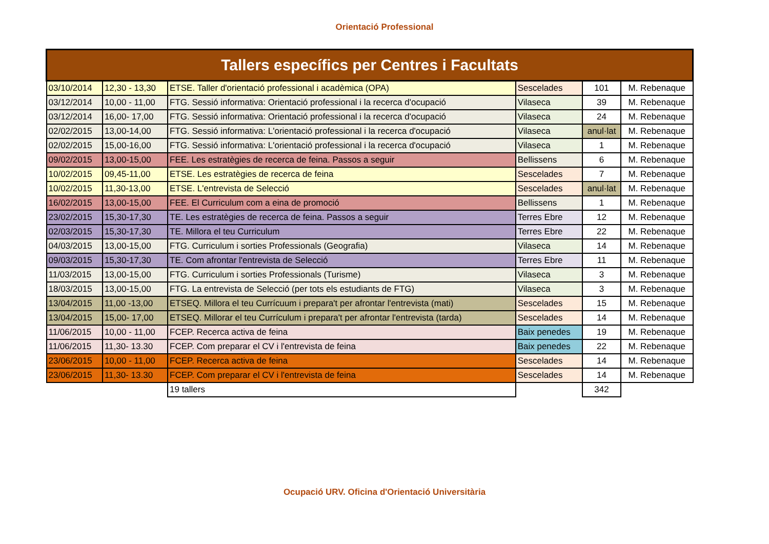Orientació Professional
| Tallers específics per Centres i Facultats | | | | | |
| 03/10/2014 | 12,30 - 13,30 | ETSE. Taller d'orientació professional i acadèmica (OPA) | Sescelades | 101 | M. Rebenaque |
| 03/12/2014 | 10,00 - 11,00 | FTG. Sessió informativa: Orientació professional i la recerca d'ocupació | Vilaseca | 39 | M. Rebenaque |
| 03/12/2014 | 16,00- 17,00 | FTG. Sessió informativa: Orientació professional i la recerca d'ocupació | Vilaseca | 24 | M. Rebenaque |
| 02/02/2015 | 13,00-14,00 | FTG. Sessió informativa: L'orientació professional i la recerca d'ocupació | Vilaseca | anul·lat | M. Rebenaque |
| 02/02/2015 | 15,00-16,00 | FTG. Sessió informativa: L'orientació professional i la recerca d'ocupació | Vilaseca | 1 | M. Rebenaque |
| 09/02/2015 | 13,00-15,00 | FEE. Les estratègies de recerca de feina. Passos a seguir | Bellissens | 6 | M. Rebenaque |
| 10/02/2015 | 09,45-11,00 | ETSE. Les estratègies de recerca de feina | Sescelades | 7 | M. Rebenaque |
| 10/02/2015 | 11,30-13,00 | ETSE. L'entrevista de Selecció | Sescelades | anul·lat | M. Rebenaque |
| 16/02/2015 | 13,00-15,00 | FEE. El Curriculum com a eina de promoció | Bellissens | 1 | M. Rebenaque |
| 23/02/2015 | 15,30-17,30 | TE. Les estratègies de recerca de feina. Passos a seguir | Terres Ebre | 12 | M. Rebenaque |
| 02/03/2015 | 15,30-17,30 | TE. Millora el teu Curriculum | Terres Ebre | 22 | M. Rebenaque |
| 04/03/2015 | 13,00-15,00 | FTG. Curriculum i sorties Professionals (Geografia) | Vilaseca | 14 | M. Rebenaque |
| 09/03/2015 | 15,30-17,30 | TE. Com afrontar l'entrevista de Selecció | Terres Ebre | 11 | M. Rebenaque |
| 11/03/2015 | 13,00-15,00 | FTG. Curriculum i sorties Professionals (Turisme) | Vilaseca | 3 | M. Rebenaque |
| 18/03/2015 | 13,00-15,00 | FTG. La entrevista de Selecció (per tots els estudiants de FTG) | Vilaseca | 3 | M. Rebenaque |
| 13/04/2015 | 11,00 -13,00 | ETSEQ. Millora el teu Currícuum i prepara't per afrontar l'entrevista (mati) | Sescelades | 15 | M. Rebenaque |
| 13/04/2015 | 15,00- 17,00 | ETSEQ. Millorar el teu Currículum i prepara't per afrontar l'entrevista (tarda) | Sescelades | 14 | M. Rebenaque |
| 11/06/2015 | 10,00 - 11,00 | FCEP. Recerca activa de feina | Baix penedes | 19 | M. Rebenaque |
| 11/06/2015 | 11,30- 13.30 | FCEP. Com preparar el CV i l'entrevista de feina | Baix penedes | 22 | M. Rebenaque |
| 23/06/2015 | 10,00 - 11,00 | FCEP. Recerca activa de feina | Sescelades | 14 | M. Rebenaque |
| 23/06/2015 | 11,30- 13.30 | FCEP. Com preparar el CV i l'entrevista de feina | Sescelades | 14 | M. Rebenaque |
| | | 19 tallers | | 342 | |
Ocupació URV. Oficina d'Orientació Universitària